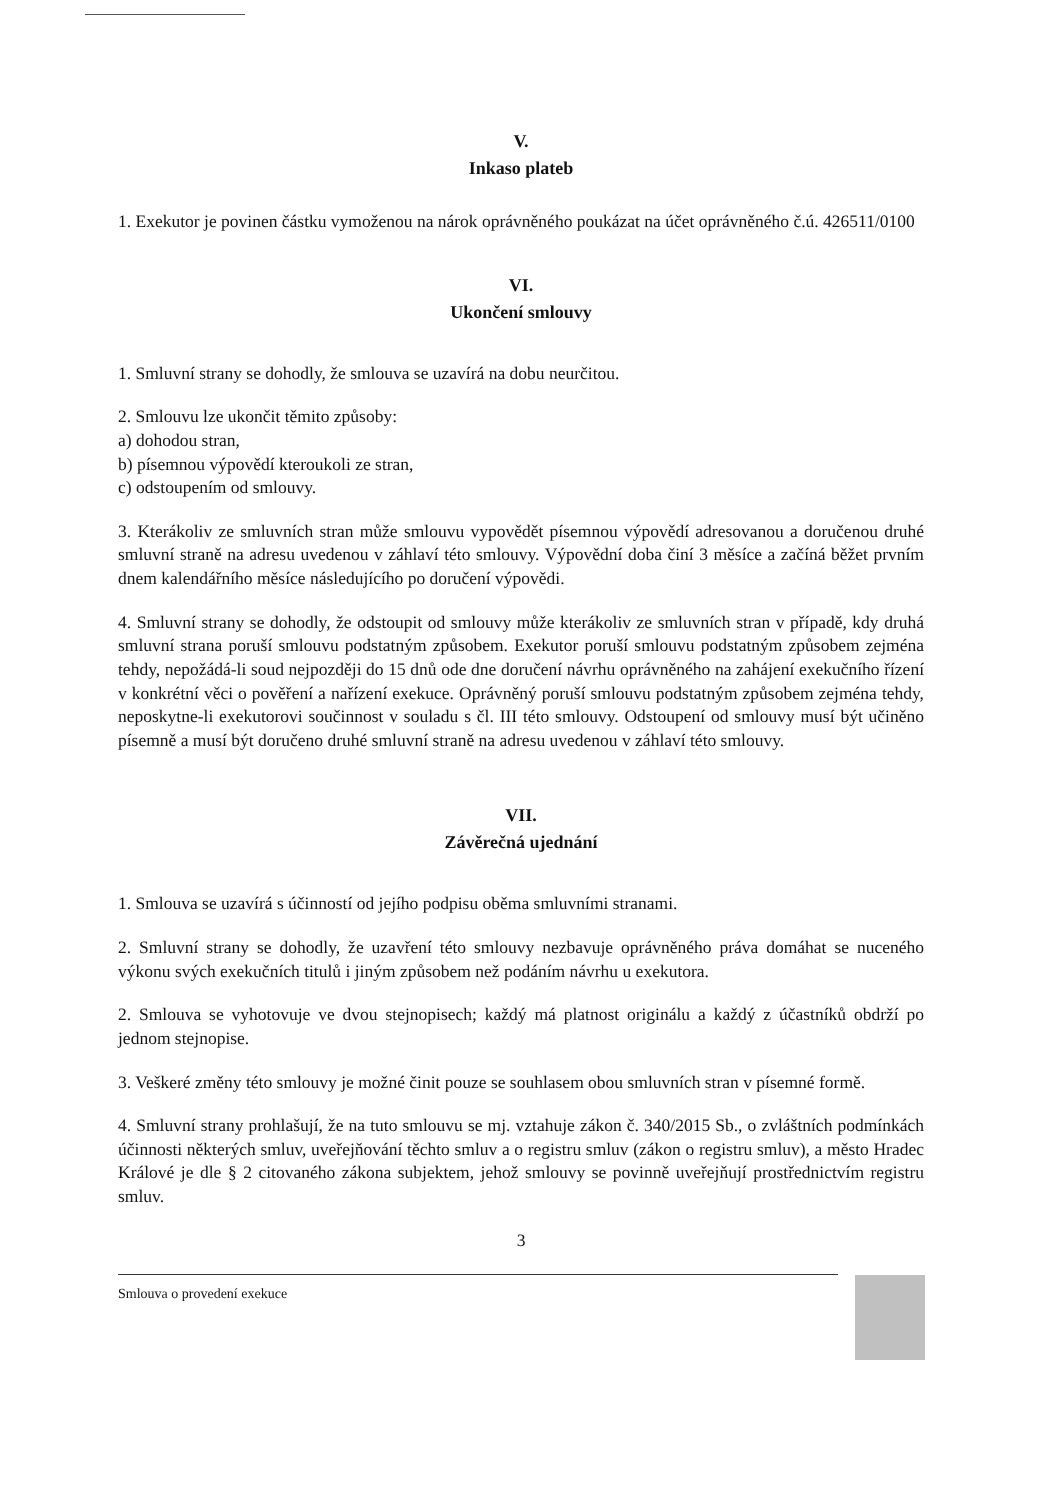V.
Inkaso plateb
1. Exekutor je povinen částku vymoženou na nárok oprávněného poukázat na účet oprávněného č.ú. 426511/0100
VI.
Ukončení smlouvy
1. Smluvní strany se dohodly, že smlouva se uzavírá na dobu neurčitou.
2. Smlouvu lze ukončit těmito způsoby:
a) dohodou stran,
b) písemnou výpovědí kteroukoli ze stran,
c) odstoupením od smlouvy.
3. Kterákoliv ze smluvních stran může smlouvu vypovědět písemnou výpovědí adresovanou a doručenou druhé smluvní straně na adresu uvedenou v záhlaví této smlouvy. Výpovědní doba činí 3 měsíce a začíná běžet prvním dnem kalendářního měsíce následujícího po doručení výpovědi.
4. Smluvní strany se dohodly, že odstoupit od smlouvy může kterákoliv ze smluvních stran v případě, kdy druhá smluvní strana poruší smlouvu podstatným způsobem. Exekutor poruší smlouvu podstatným způsobem zejména tehdy, nepožádá-li soud nejpozději do 15 dnů ode dne doručení návrhu oprávněného na zahájení exekučního řízení v konkrétní věci o pověření a nařízení exekuce. Oprávněný poruší smlouvu podstatným způsobem zejména tehdy, neposkytne-li exekutorovi součinnost v souladu s čl. III této smlouvy. Odstoupení od smlouvy musí být učiněno písemně a musí být doručeno druhé smluvní straně na adresu uvedenou v záhlaví této smlouvy.
VII.
Závěrečná ujednání
1. Smlouva se uzavírá s účinností od jejího podpisu oběma smluvními stranami.
2. Smluvní strany se dohodly, že uzavření této smlouvy nezbavuje oprávněného práva domáhat se nuceného výkonu svých exekučních titulů i jiným způsobem než podáním návrhu u exekutora.
2. Smlouva se vyhotovuje ve dvou stejnopisech; každý má platnost originálu a každý z účastníků obdrží po jednom stejnopise.
3. Veškeré změny této smlouvy je možné činit pouze se souhlasem obou smluvních stran v písemné formě.
4. Smluvní strany prohlašují, že na tuto smlouvu se mj. vztahuje zákon č. 340/2015 Sb., o zvláštních podmínkách účinnosti některých smluv, uveřejňování těchto smluv a o registru smluv (zákon o registru smluv), a město Hradec Králové je dle § 2 citovaného zákona subjektem, jehož smlouvy se povinně uveřejňují prostřednictvím registru smluv.
3
Smlouva o provedení exekuce